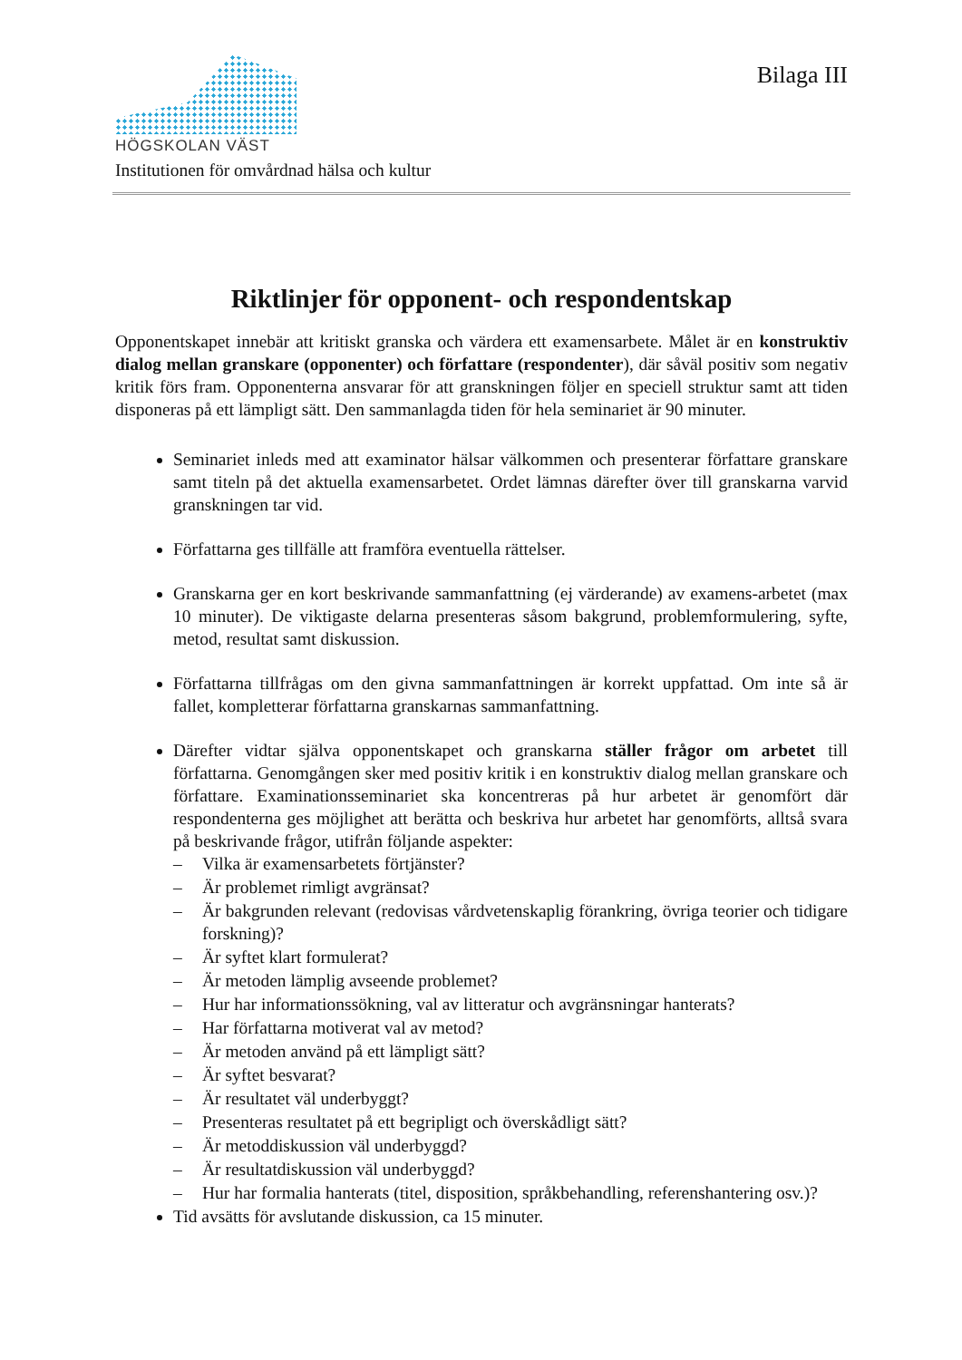HÖGSKOLAN VÄST
Bilaga III
Institutionen för omvårdnad hälsa och kultur
Riktlinjer för opponent- och respondentskap
Opponentskapet innebär att kritiskt granska och värdera ett examensarbete. Målet är en konstruktiv dialog mellan granskare (opponenter) och författare (respondenter), där såväl positiv som negativ kritik förs fram. Opponenterna ansvarar för att granskningen följer en speciell struktur samt att tiden disponeras på ett lämpligt sätt. Den sammanlagda tiden för hela seminariet är 90 minuter.
Seminariet inleds med att examinator hälsar välkommen och presenterar författare granskare samt titeln på det aktuella examensarbetet. Ordet lämnas därefter över till granskarna varvid granskningen tar vid.
Författarna ges tillfälle att framföra eventuella rättelser.
Granskarna ger en kort beskrivande sammanfattning (ej värderande) av examens-arbetet (max 10 minuter). De viktigaste delarna presenteras såsom bakgrund, problemformulering, syfte, metod, resultat samt diskussion.
Författarna tillfrågas om den givna sammanfattningen är korrekt uppfattad. Om inte så är fallet, kompletterar författarna granskarnas sammanfattning.
Därefter vidtar själva opponentskapet och granskarna ställer frågor om arbetet till författarna. Genomgången sker med positiv kritik i en konstruktiv dialog mellan granskare och författare. Examinationsseminariet ska koncentreras på hur arbetet är genomfört där respondenterna ges möjlighet att berätta och beskriva hur arbetet har genomförts, alltså svara på beskrivande frågor, utifrån följande aspekter:
– Vilka är examensarbetets förtjänster?
– Är problemet rimligt avgränsat?
– Är bakgrunden relevant (redovisas vårdvetenskaplig förankring, övriga teorier och tidigare forskning)?
– Är syftet klart formulerat?
– Är metoden lämplig avseende problemet?
– Hur har informationssökning, val av litteratur och avgränsningar hanterats?
– Har författarna motiverat val av metod?
– Är metoden använd på ett lämpligt sätt?
– Är syftet besvarat?
– Är resultatet väl underbyggt?
– Presenteras resultatet på ett begripligt och överskådligt sätt?
– Är metoddiskussion väl underbyggd?
– Är resultatdiskussion väl underbyggd?
– Hur har formalia hanterats (titel, disposition, språkbehandling, referenshantering osv.)?
Tid avsätts för avslutande diskussion, ca 15 minuter.